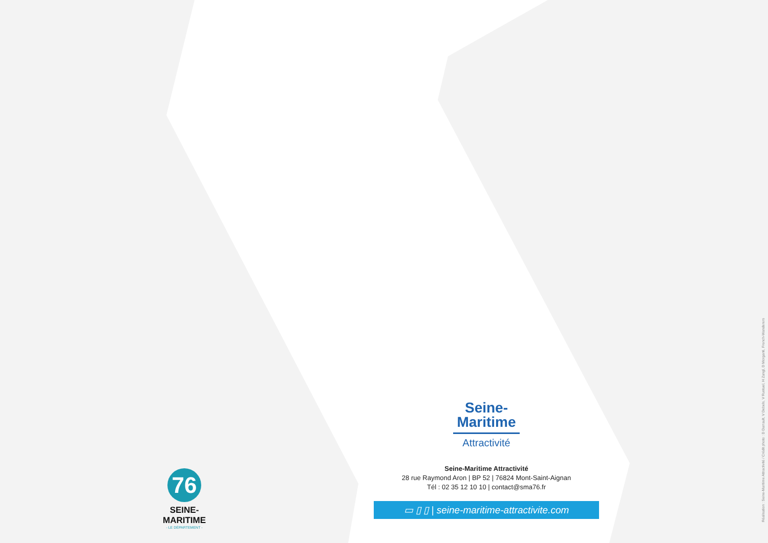Seine-
Maritime
Attractivité
Seine-Maritime Attractivité
28 rue Raymond Aron | BP 52 | 76824 Mont-Saint-Aignan
Tél : 02 35 12 10 10 | contact@sma76.fr
▭ ▯ ▯ | seine-maritime-attractivite.com
76
SEINE-MARITIME
- LE DÉPARTEMENT -
Réalisation : Seine-Maritime Attractivité / Crédit photo : D Darrault, V Debels, V Rustuel, H Zangl, D Morganti, French-Wanderers